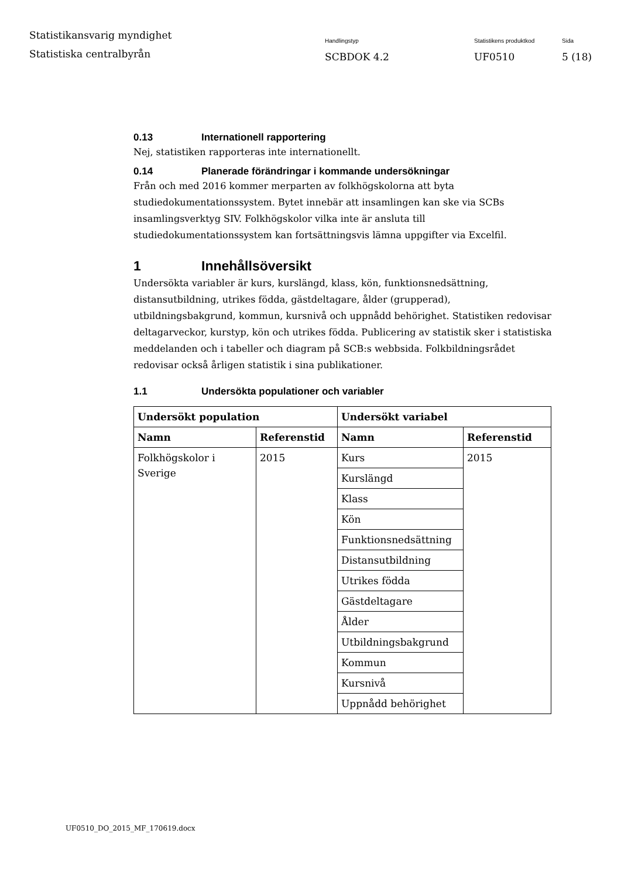Statistikansvarig myndighet
Statistiska centralbyrån
Handlingstyp
SCBDOK 4.2
Statistikens produktkod
UF0510
Sida
5 (18)
0.13 Internationell rapportering
Nej, statistiken rapporteras inte internationellt.
0.14 Planerade förändringar i kommande undersökningar
Från och med 2016 kommer merparten av folkhögskolorna att byta studiedokumentationssystem. Bytet innebär att insamlingen kan ske via SCBs insamlingsverktyg SIV. Folkhögskolor vilka inte är ansluta till studiedokumentationssystem kan fortsättningsvis lämna uppgifter via Excelfil.
1 Innehållsöversikt
Undersökta variabler är kurs, kurslängd, klass, kön, funktionsnedsättning, distansutbildning, utrikes födda, gästdeltagare, ålder (grupperad), utbildningsbakgrund, kommun, kursnivå och uppnådd behörighet. Statistiken redovisar deltagarveckor, kurstyp, kön och utrikes födda. Publicering av statistik sker i statistiska meddelanden och i tabeller och diagram på SCB:s webbsida. Folkbildningsrådet redovisar också årligen statistik i sina publikationer.
1.1 Undersökta populationer och variabler
| Undersökt population | | Undersökt variabel | |
| --- | --- | --- | --- |
| Namn | Referenstid | Namn | Referenstid |
| Folkhögskolor i Sverige | 2015 | Kurs | 2015 |
| | | Kurslängd | |
| | | Klass | |
| | | Kön | |
| | | Funktionsnedsättning | |
| | | Distansutbildning | |
| | | Utrikes födda | |
| | | Gästdeltagare | |
| | | Ålder | |
| | | Utbildningsbakgrund | |
| | | Kommun | |
| | | Kursnivå | |
| | | Uppnådd behörighet | |
UF0510_DO_2015_MF_170619.docx